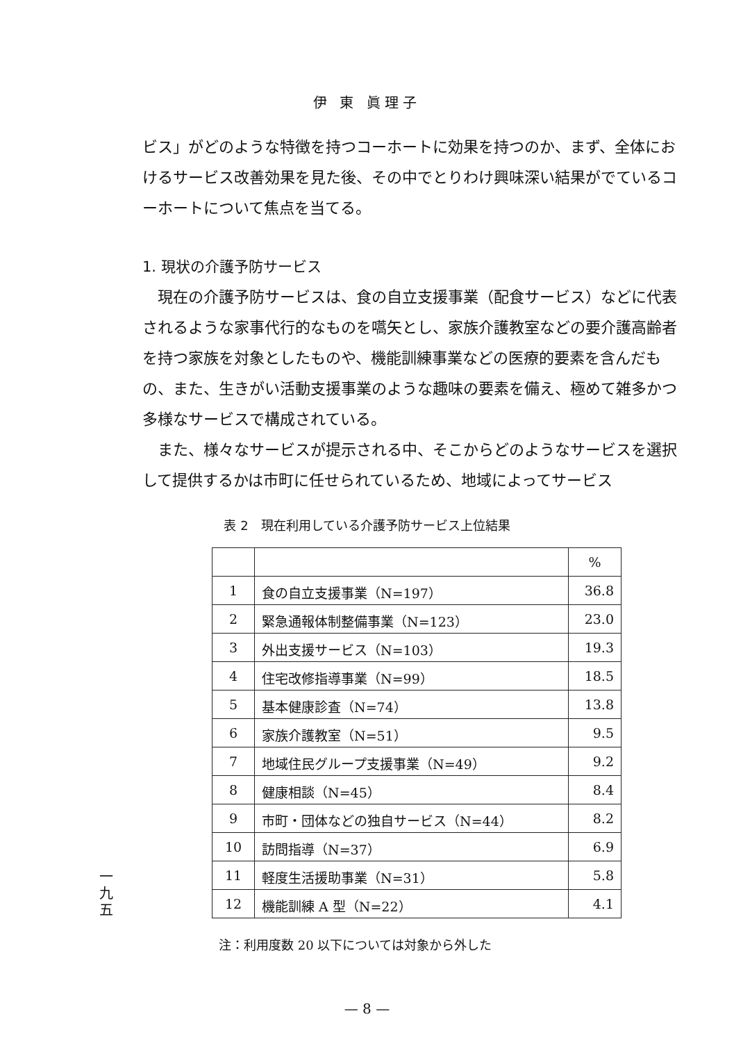伊 東 眞理子
ビス」がどのような特徴を持つコーホートに効果を持つのか、まず、全体におけるサービス改善効果を見た後、その中でとりわけ興味深い結果がでているコーホートについて焦点を当てる。
1. 現状の介護予防サービス
現在の介護予防サービスは、食の自立支援事業（配食サービス）などに代表されるような家事代行的なものを嚆矢とし、家族介護教室などの要介護高齢者を持つ家族を対象としたものや、機能訓練事業などの医療的要素を含んだもの、また、生きがい活動支援事業のような趣味の要素を備え、極めて雑多かつ多様なサービスで構成されている。
また、様々なサービスが提示される中、そこからどのようなサービスを選択して提供するかは市町に任せられているため、地域によってサービス
表 2　現在利用している介護予防サービス上位結果
| | | % |
| --- | --- | --- |
| 1 | 食の自立支援事業（N=197） | 36.8 |
| 2 | 緊急通報体制整備事業（N=123） | 23.0 |
| 3 | 外出支援サービス（N=103） | 19.3 |
| 4 | 住宅改修指導事業（N=99） | 18.5 |
| 5 | 基本健康診査（N=74） | 13.8 |
| 6 | 家族介護教室（N=51） | 9.5 |
| 7 | 地域住民グループ支援事業（N=49） | 9.2 |
| 8 | 健康相談（N=45） | 8.4 |
| 9 | 市町・団体などの独自サービス（N=44） | 8.2 |
| 10 | 訪問指導（N=37） | 6.9 |
| 11 | 軽度生活援助事業（N=31） | 5.8 |
| 12 | 機能訓練 A 型（N=22） | 4.1 |
注：利用度数 20 以下については対象から外した
一
九
五
— 8 —